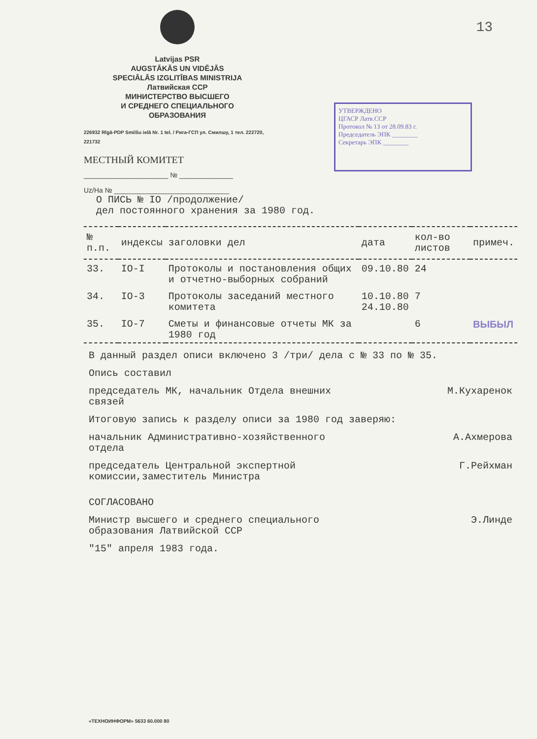13
Latvijas PSR
AUGSTĀKĀS UN VIDĒJĀS
SPECIĀLĀS IZGLITĪBAS MINISTRIJA
Латвийская ССР
МИНИСТЕРСТВО ВЫСШЕГО
И СРЕДНЕГО СПЕЦИАЛЬНОГО
ОБРАЗОВАНИЯ
226932 Rīgā-PDP Smilšu ielā Nr. 1 tel. / Рига-ГСП ул. Смилшу, 1 тел. 222720, 221732
МЕСТНЫЙ КОМИТЕТ
______________________ № ______________
Uz/Ha № ______________________________
УТВЕРЖДЕНО
ЦГАСР Латв.ССР
Протокол № 13 от 28.09.83 г.
Председатель ЭПК ________
Секретарь ЭПК ________
О ПИСЬ № IO /продолжение/
дел постоянного хранения за 1980 год.
| № п.п. | индексы | заголовки дел | дата | кол-во листов | примеч. |
| --- | --- | --- | --- | --- | --- |
| 33. | IO-I | Протоколы и постановления общих и отчетно-выборных собраний | 09.10.80 | 24 | |
| 34. | IO-3 | Протоколы заседаний местного комитета | 10.10.80 24.10.80 | 7 | |
| 35. | IO-7 | Сметы и финансовые отчеты МК за 1980 год | | 6 | ВЫБЫЛ |
В данный раздел описи включено 3 /три/ дела с № 33 по № 35.
Опись составил
председатель МК, начальник Отдела внешних
связей М.Кухаренок
Итоговую запись к разделу описи за 1980 год заверяю:
начальник Административно-хозяйственного
отдела А.Ахмерова
председатель Центральной экспертной
комиссии,заместитель Министра Г.Рейхман
СОГЛАСОВАНО
Министр высшего и среднего специального
образования Латвийской ССР Э.Линде
"15" апреля 1983 года.
«ТЕХНОИНФОРМ» 5633 60.000 80